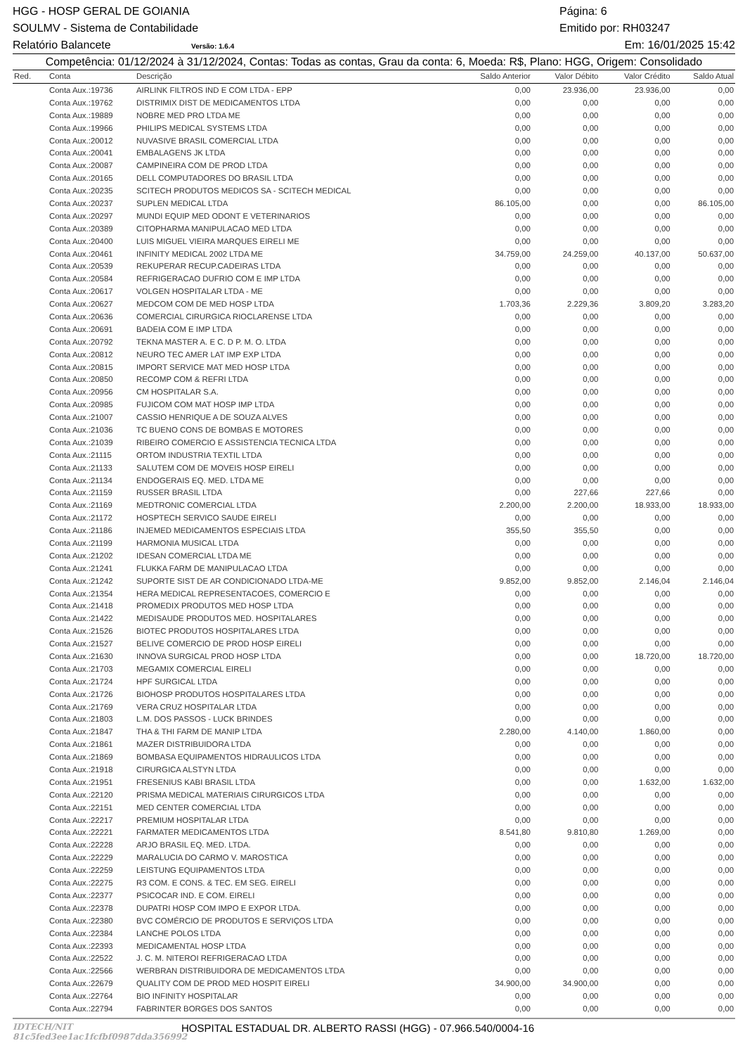HGG - HOSP GERAL DE GOIANIA Página: 6
SOULMV - Sistema de Contabilidade Emitido por: RH03247
Relatório Balancete Versão: 1.6.4 Em: 16/01/2025 15:42
Competência: 01/12/2024 à 31/12/2024, Contas: Todas as contas, Grau da conta: 6, Moeda: R$, Plano: HGG, Origem: Consolidado
| Red. | Conta | Descrição | Saldo Anterior | Valor Débito | Valor Crédito | Saldo Atual |
| --- | --- | --- | --- | --- | --- | --- |
| | Conta Aux.:19736 | AIRLINK FILTROS IND E COM LTDA - EPP | 0,00 | 23.936,00 | 23.936,00 | 0,00 |
| | Conta Aux.:19762 | DISTRIMIX DIST DE MEDICAMENTOS LTDA | 0,00 | 0,00 | 0,00 | 0,00 |
| | Conta Aux.:19889 | NOBRE MED PRO LTDA ME | 0,00 | 0,00 | 0,00 | 0,00 |
| | Conta Aux.:19966 | PHILIPS MEDICAL SYSTEMS LTDA | 0,00 | 0,00 | 0,00 | 0,00 |
| | Conta Aux.:20012 | NUVASIVE BRASIL COMERCIAL LTDA | 0,00 | 0,00 | 0,00 | 0,00 |
| | Conta Aux.:20041 | EMBALAGENS JK LTDA | 0,00 | 0,00 | 0,00 | 0,00 |
| | Conta Aux.:20087 | CAMPINEIRA COM DE PROD LTDA | 0,00 | 0,00 | 0,00 | 0,00 |
| | Conta Aux.:20165 | DELL COMPUTADORES DO BRASIL LTDA | 0,00 | 0,00 | 0,00 | 0,00 |
| | Conta Aux.:20235 | SCITECH PRODUTOS MEDICOS SA - SCITECH MEDICAL | 0,00 | 0,00 | 0,00 | 0,00 |
| | Conta Aux.:20237 | SUPLEN MEDICAL LTDA | 86.105,00 | 0,00 | 0,00 | 86.105,00 |
| | Conta Aux.:20297 | MUNDI EQUIP MED ODONT E VETERINARIOS | 0,00 | 0,00 | 0,00 | 0,00 |
| | Conta Aux.:20389 | CITOPHARMA MANIPULACAO MED LTDA | 0,00 | 0,00 | 0,00 | 0,00 |
| | Conta Aux.:20400 | LUIS MIGUEL VIEIRA MARQUES EIRELI ME | 0,00 | 0,00 | 0,00 | 0,00 |
| | Conta Aux.:20461 | INFINITY MEDICAL 2002 LTDA ME | 34.759,00 | 24.259,00 | 40.137,00 | 50.637,00 |
| | Conta Aux.:20539 | REKUPERAR RECUP.CADEIRAS LTDA | 0,00 | 0,00 | 0,00 | 0,00 |
| | Conta Aux.:20584 | REFRIGERACAO DUFRIO COM E IMP LTDA | 0,00 | 0,00 | 0,00 | 0,00 |
| | Conta Aux.:20617 | VOLGEN HOSPITALAR LTDA - ME | 0,00 | 0,00 | 0,00 | 0,00 |
| | Conta Aux.:20627 | MEDCOM COM DE MED HOSP LTDA | 1.703,36 | 2.229,36 | 3.809,20 | 3.283,20 |
| | Conta Aux.:20636 | COMERCIAL CIRURGICA RIOCLARENSE LTDA | 0,00 | 0,00 | 0,00 | 0,00 |
| | Conta Aux.:20691 | BADEIA COM E IMP LTDA | 0,00 | 0,00 | 0,00 | 0,00 |
| | Conta Aux.:20792 | TEKNA MASTER A. E C. D P. M. O. LTDA | 0,00 | 0,00 | 0,00 | 0,00 |
| | Conta Aux.:20812 | NEURO TEC AMER LAT IMP EXP LTDA | 0,00 | 0,00 | 0,00 | 0,00 |
| | Conta Aux.:20815 | IMPORT SERVICE MAT MED HOSP LTDA | 0,00 | 0,00 | 0,00 | 0,00 |
| | Conta Aux.:20850 | RECOMP COM & REFRI LTDA | 0,00 | 0,00 | 0,00 | 0,00 |
| | Conta Aux.:20956 | CM HOSPITALAR S.A. | 0,00 | 0,00 | 0,00 | 0,00 |
| | Conta Aux.:20985 | FUJICOM COM MAT HOSP IMP LTDA | 0,00 | 0,00 | 0,00 | 0,00 |
| | Conta Aux.:21007 | CASSIO HENRIQUE A DE SOUZA ALVES | 0,00 | 0,00 | 0,00 | 0,00 |
| | Conta Aux.:21036 | TC BUENO CONS DE BOMBAS E MOTORES | 0,00 | 0,00 | 0,00 | 0,00 |
| | Conta Aux.:21039 | RIBEIRO COMERCIO E ASSISTENCIA TECNICA LTDA | 0,00 | 0,00 | 0,00 | 0,00 |
| | Conta Aux.:21115 | ORTOM INDUSTRIA TEXTIL LTDA | 0,00 | 0,00 | 0,00 | 0,00 |
| | Conta Aux.:21133 | SALUTEM COM DE MOVEIS HOSP EIRELI | 0,00 | 0,00 | 0,00 | 0,00 |
| | Conta Aux.:21134 | ENDOGERAIS EQ. MED. LTDA ME | 0,00 | 0,00 | 0,00 | 0,00 |
| | Conta Aux.:21159 | RUSSER BRASIL LTDA | 0,00 | 227,66 | 227,66 | 0,00 |
| | Conta Aux.:21169 | MEDTRONIC COMERCIAL LTDA | 2.200,00 | 2.200,00 | 18.933,00 | 18.933,00 |
| | Conta Aux.:21172 | HOSPTECH SERVICO SAUDE EIRELI | 0,00 | 0,00 | 0,00 | 0,00 |
| | Conta Aux.:21186 | INJEMED MEDICAMENTOS ESPECIAIS LTDA | 355,50 | 355,50 | 0,00 | 0,00 |
| | Conta Aux.:21199 | HARMONIA MUSICAL LTDA | 0,00 | 0,00 | 0,00 | 0,00 |
| | Conta Aux.:21202 | IDESAN COMERCIAL LTDA ME | 0,00 | 0,00 | 0,00 | 0,00 |
| | Conta Aux.:21241 | FLUKKA FARM DE MANIPULACAO LTDA | 0,00 | 0,00 | 0,00 | 0,00 |
| | Conta Aux.:21242 | SUPORTE SIST DE AR CONDICIONADO LTDA-ME | 9.852,00 | 9.852,00 | 2.146,04 | 2.146,04 |
| | Conta Aux.:21354 | HERA MEDICAL REPRESENTACOES, COMERCIO E | 0,00 | 0,00 | 0,00 | 0,00 |
| | Conta Aux.:21418 | PROMEDIX PRODUTOS MED HOSP LTDA | 0,00 | 0,00 | 0,00 | 0,00 |
| | Conta Aux.:21422 | MEDISAUDE PRODUTOS MED. HOSPITALARES | 0,00 | 0,00 | 0,00 | 0,00 |
| | Conta Aux.:21526 | BIOTEC PRODUTOS HOSPITALARES LTDA | 0,00 | 0,00 | 0,00 | 0,00 |
| | Conta Aux.:21527 | BELIVE COMERCIO DE PROD HOSP EIRELI | 0,00 | 0,00 | 0,00 | 0,00 |
| | Conta Aux.:21630 | INNOVA SURGICAL PROD HOSP LTDA | 0,00 | 0,00 | 18.720,00 | 18.720,00 |
| | Conta Aux.:21703 | MEGAMIX COMERCIAL EIRELI | 0,00 | 0,00 | 0,00 | 0,00 |
| | Conta Aux.:21724 | HPF SURGICAL LTDA | 0,00 | 0,00 | 0,00 | 0,00 |
| | Conta Aux.:21726 | BIOHOSP PRODUTOS HOSPITALARES LTDA | 0,00 | 0,00 | 0,00 | 0,00 |
| | Conta Aux.:21769 | VERA CRUZ HOSPITALAR LTDA | 0,00 | 0,00 | 0,00 | 0,00 |
| | Conta Aux.:21803 | L.M. DOS PASSOS - LUCK BRINDES | 0,00 | 0,00 | 0,00 | 0,00 |
| | Conta Aux.:21847 | THA & THI FARM DE MANIP LTDA | 2.280,00 | 4.140,00 | 1.860,00 | 0,00 |
| | Conta Aux.:21861 | MAZER DISTRIBUIDORA LTDA | 0,00 | 0,00 | 0,00 | 0,00 |
| | Conta Aux.:21869 | BOMBASA EQUIPAMENTOS HIDRAULICOS LTDA | 0,00 | 0,00 | 0,00 | 0,00 |
| | Conta Aux.:21918 | CIRURGICA ALSTYN LTDA | 0,00 | 0,00 | 0,00 | 0,00 |
| | Conta Aux.:21951 | FRESENIUS KABI BRASIL LTDA | 0,00 | 0,00 | 1.632,00 | 1.632,00 |
| | Conta Aux.:22120 | PRISMA MEDICAL MATERIAIS CIRURGICOS LTDA | 0,00 | 0,00 | 0,00 | 0,00 |
| | Conta Aux.:22151 | MED CENTER COMERCIAL LTDA | 0,00 | 0,00 | 0,00 | 0,00 |
| | Conta Aux.:22217 | PREMIUM HOSPITALAR LTDA | 0,00 | 0,00 | 0,00 | 0,00 |
| | Conta Aux.:22221 | FARMATER MEDICAMENTOS LTDA | 8.541,80 | 9.810,80 | 1.269,00 | 0,00 |
| | Conta Aux.:22228 | ARJO BRASIL EQ. MED. LTDA. | 0,00 | 0,00 | 0,00 | 0,00 |
| | Conta Aux.:22229 | MARALUCIA DO CARMO V. MAROSTICA | 0,00 | 0,00 | 0,00 | 0,00 |
| | Conta Aux.:22259 | LEISTUNG EQUIPAMENTOS LTDA | 0,00 | 0,00 | 0,00 | 0,00 |
| | Conta Aux.:22275 | R3 COM. E CONS. & TEC. EM SEG. EIRELI | 0,00 | 0,00 | 0,00 | 0,00 |
| | Conta Aux.:22377 | PSICOCAR IND. E COM. EIRELI | 0,00 | 0,00 | 0,00 | 0,00 |
| | Conta Aux.:22378 | DUPATRI HOSP COM IMPO E EXPOR LTDA. | 0,00 | 0,00 | 0,00 | 0,00 |
| | Conta Aux.:22380 | BVC COMÉRCIO DE PRODUTOS E SERVIÇOS LTDA | 0,00 | 0,00 | 0,00 | 0,00 |
| | Conta Aux.:22384 | LANCHE POLOS LTDA | 0,00 | 0,00 | 0,00 | 0,00 |
| | Conta Aux.:22393 | MEDICAMENTAL HOSP LTDA | 0,00 | 0,00 | 0,00 | 0,00 |
| | Conta Aux.:22522 | J. C. M. NITEROI REFRIGERACAO LTDA | 0,00 | 0,00 | 0,00 | 0,00 |
| | Conta Aux.:22566 | WERBRAN DISTRIBUIDORA DE MEDICAMENTOS LTDA | 0,00 | 0,00 | 0,00 | 0,00 |
| | Conta Aux.:22679 | QUALITY COM DE PROD MED HOSPIT EIRELI | 34.900,00 | 34.900,00 | 0,00 | 0,00 |
| | Conta Aux.:22764 | BIO INFINITY HOSPITALAR | 0,00 | 0,00 | 0,00 | 0,00 |
| | Conta Aux.:22794 | FABRINTER BORGES DOS SANTOS | 0,00 | 0,00 | 0,00 | 0,00 |
IDTECH/NIT 81c5fed3ee1ac1fcfbf0987dda356992 HOSPITAL ESTADUAL DR. ALBERTO RASSI (HGG) - 07.966.540/0004-16